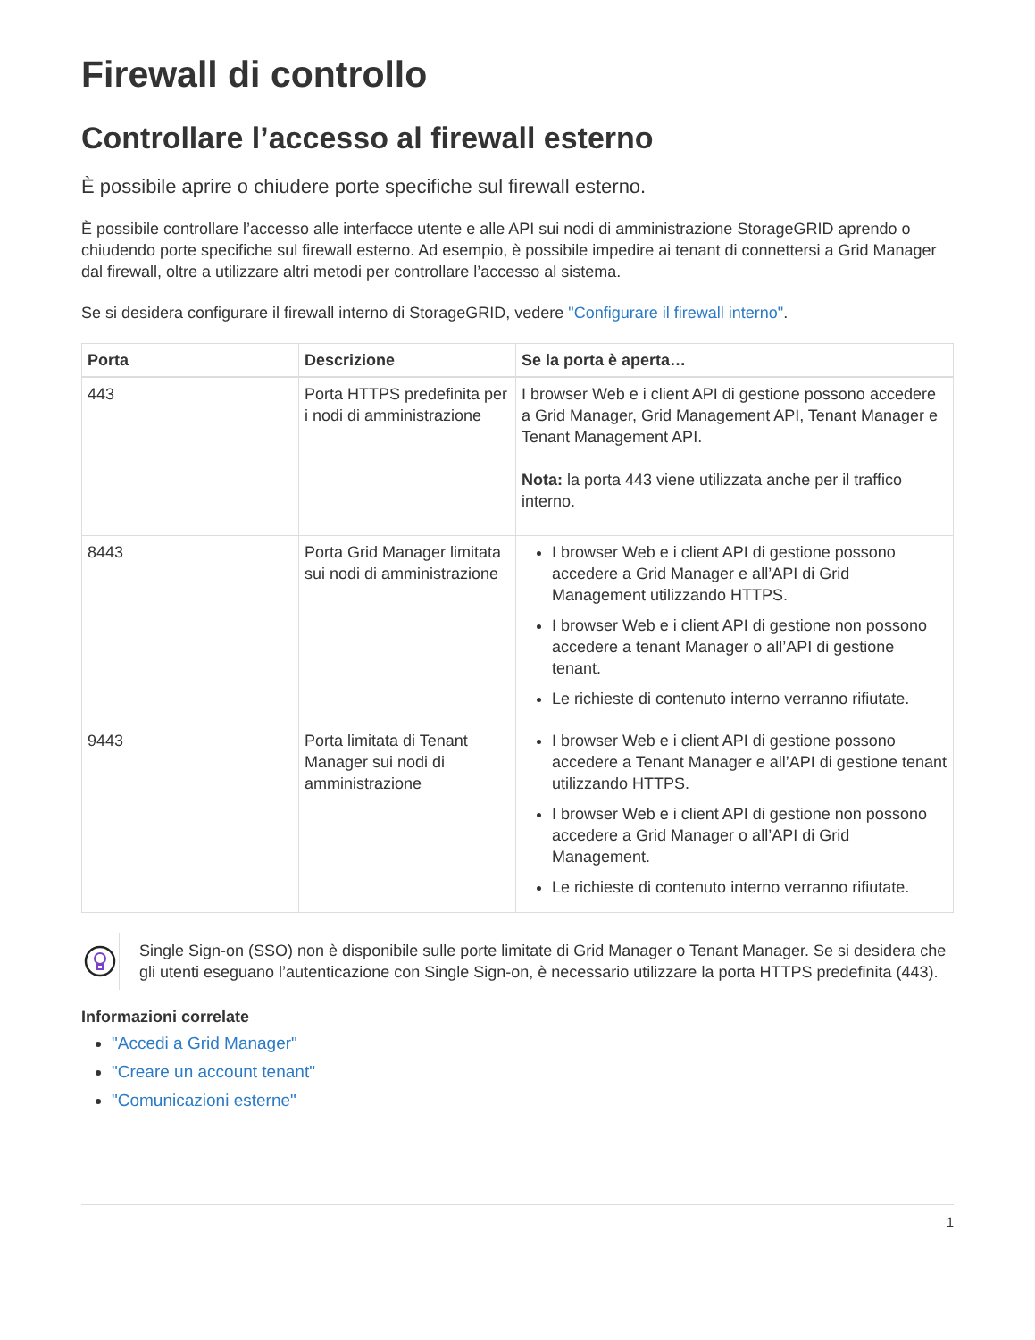Firewall di controllo
Controllare l’accesso al firewall esterno
È possibile aprire o chiudere porte specifiche sul firewall esterno.
È possibile controllare l’accesso alle interfacce utente e alle API sui nodi di amministrazione StorageGRID aprendo o chiudendo porte specifiche sul firewall esterno. Ad esempio, è possibile impedire ai tenant di connettersi a Grid Manager dal firewall, oltre a utilizzare altri metodi per controllare l’accesso al sistema.
Se si desidera configurare il firewall interno di StorageGRID, vedere "Configurare il firewall interno".
| Porta | Descrizione | Se la porta è aperta… |
| --- | --- | --- |
| 443 | Porta HTTPS predefinita per i nodi di amministrazione | I browser Web e i client API di gestione possono accedere a Grid Manager, Grid Management API, Tenant Manager e Tenant Management API. Nota: la porta 443 viene utilizzata anche per il traffico interno. |
| 8443 | Porta Grid Manager limitata sui nodi di amministrazione | I browser Web e i client API di gestione possono accedere a Grid Manager e all’API di Grid Management utilizzando HTTPS. I browser Web e i client API di gestione non possono accedere a tenant Manager o all’API di gestione tenant. Le richieste di contenuto interno verranno rifiutate. |
| 9443 | Porta limitata di Tenant Manager sui nodi di amministrazione | I browser Web e i client API di gestione possono accedere a Tenant Manager e all’API di gestione tenant utilizzando HTTPS. I browser Web e i client API di gestione non possono accedere a Grid Manager o all’API di Grid Management. Le richieste di contenuto interno verranno rifiutate. |
Single Sign-on (SSO) non è disponibile sulle porte limitate di Grid Manager o Tenant Manager. Se si desidera che gli utenti eseguano l’autenticazione con Single Sign-on, è necessario utilizzare la porta HTTPS predefinita (443).
Informazioni correlate
"Accedi a Grid Manager"
"Creare un account tenant"
"Comunicazioni esterne"
1